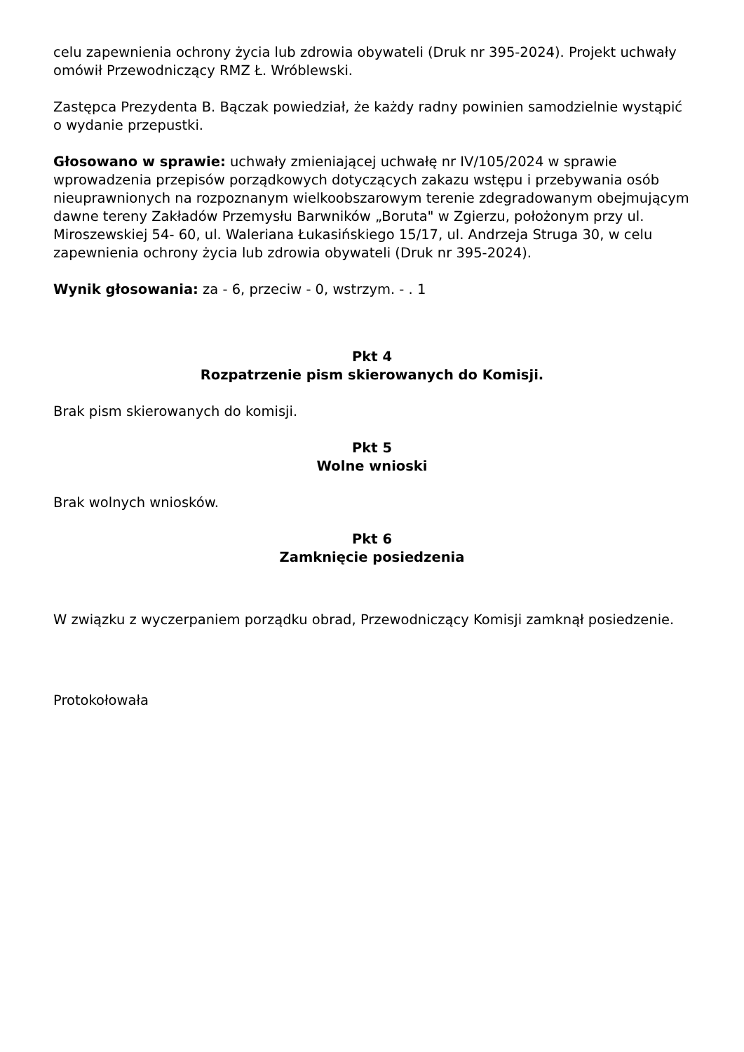celu zapewnienia ochrony życia lub zdrowia obywateli (Druk nr 395-2024). Projekt uchwały omówił Przewodniczący RMZ Ł. Wróblewski.
Zastępca Prezydenta B. Bączak powiedział, że każdy radny powinien samodzielnie wystąpić o wydanie przepustki.
Głosowano w sprawie: uchwały zmieniającej uchwałę nr IV/105/2024 w sprawie wprowadzenia przepisów porządkowych dotyczących zakazu wstępu i przebywania osób nieuprawnionych na rozpoznanym wielkoobszarowym terenie zdegradowanym obejmującym dawne tereny Zakładów Przemysłu Barwników „Boruta" w Zgierzu, położonym przy ul. Miroszewskiej 54- 60, ul. Waleriana Łukasińskiego 15/17, ul. Andrzeja Struga 30, w celu zapewnienia ochrony życia lub zdrowia obywateli (Druk nr 395-2024).
Wynik głosowania: za - 6, przeciw - 0, wstrzym. - . 1
Pkt 4
Rozpatrzenie pism skierowanych do Komisji.
Brak pism skierowanych do komisji.
Pkt 5
Wolne wnioski
Brak wolnych wniosków.
Pkt 6
Zamknięcie posiedzenia
W związku z wyczerpaniem porządku obrad, Przewodniczący Komisji zamknął posiedzenie.
Protokołowała